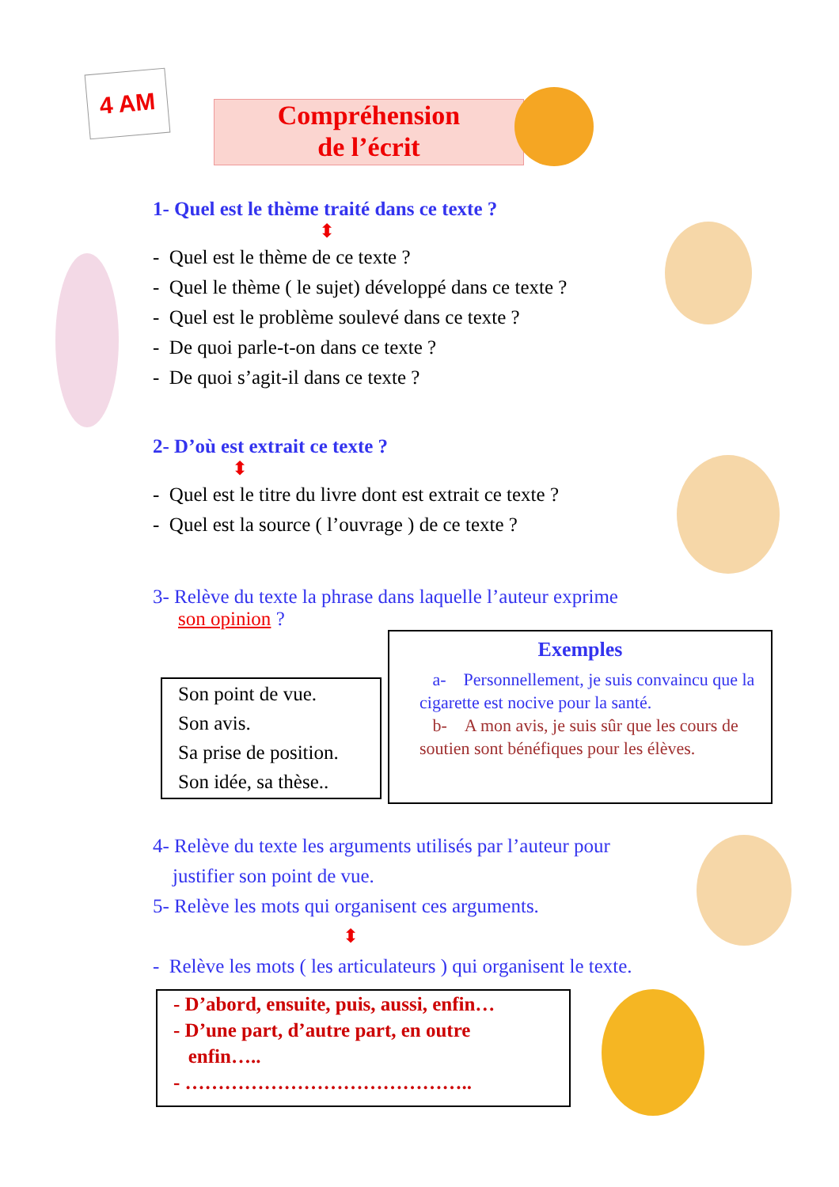4 AM
Compréhension
de l’écrit
1- Quel est le thème traité dans ce texte ?
⬍
- Quel est le thème de ce texte ?
- Quel le thème ( le sujet) développé dans ce texte ?
- Quel est le problème soulevé dans ce texte ?
- De quoi parle-t-on dans ce texte ?
- De quoi s’agit-il dans ce texte ?
2- D’où est extrait ce texte ?
⬍
- Quel est le titre du livre dont est extrait ce texte ?
- Quel est la source ( l’ouvrage ) de ce texte ?
3- Relève du texte la phrase dans laquelle l’auteur exprime
son opinion ?
Son point de vue.
Son avis.
Sa prise de position.
Son idée, sa thèse..
Exemples
a- Personnellement, je suis convaincu que la cigarette est nocive pour la santé.
b- A mon avis, je suis sûr que les cours de soutien sont bénéfiques pour les élèves.
4- Relève du texte les arguments utilisés par l’auteur pour
justifier son point de vue.
5- Relève les mots qui organisent ces arguments.
⬍
- Relève les mots ( les articulateurs ) qui organisent le texte.
- D’abord, ensuite, puis, aussi, enfin…
- D’une part, d’autre part, en outre
enfin…..
- ……………………………………..